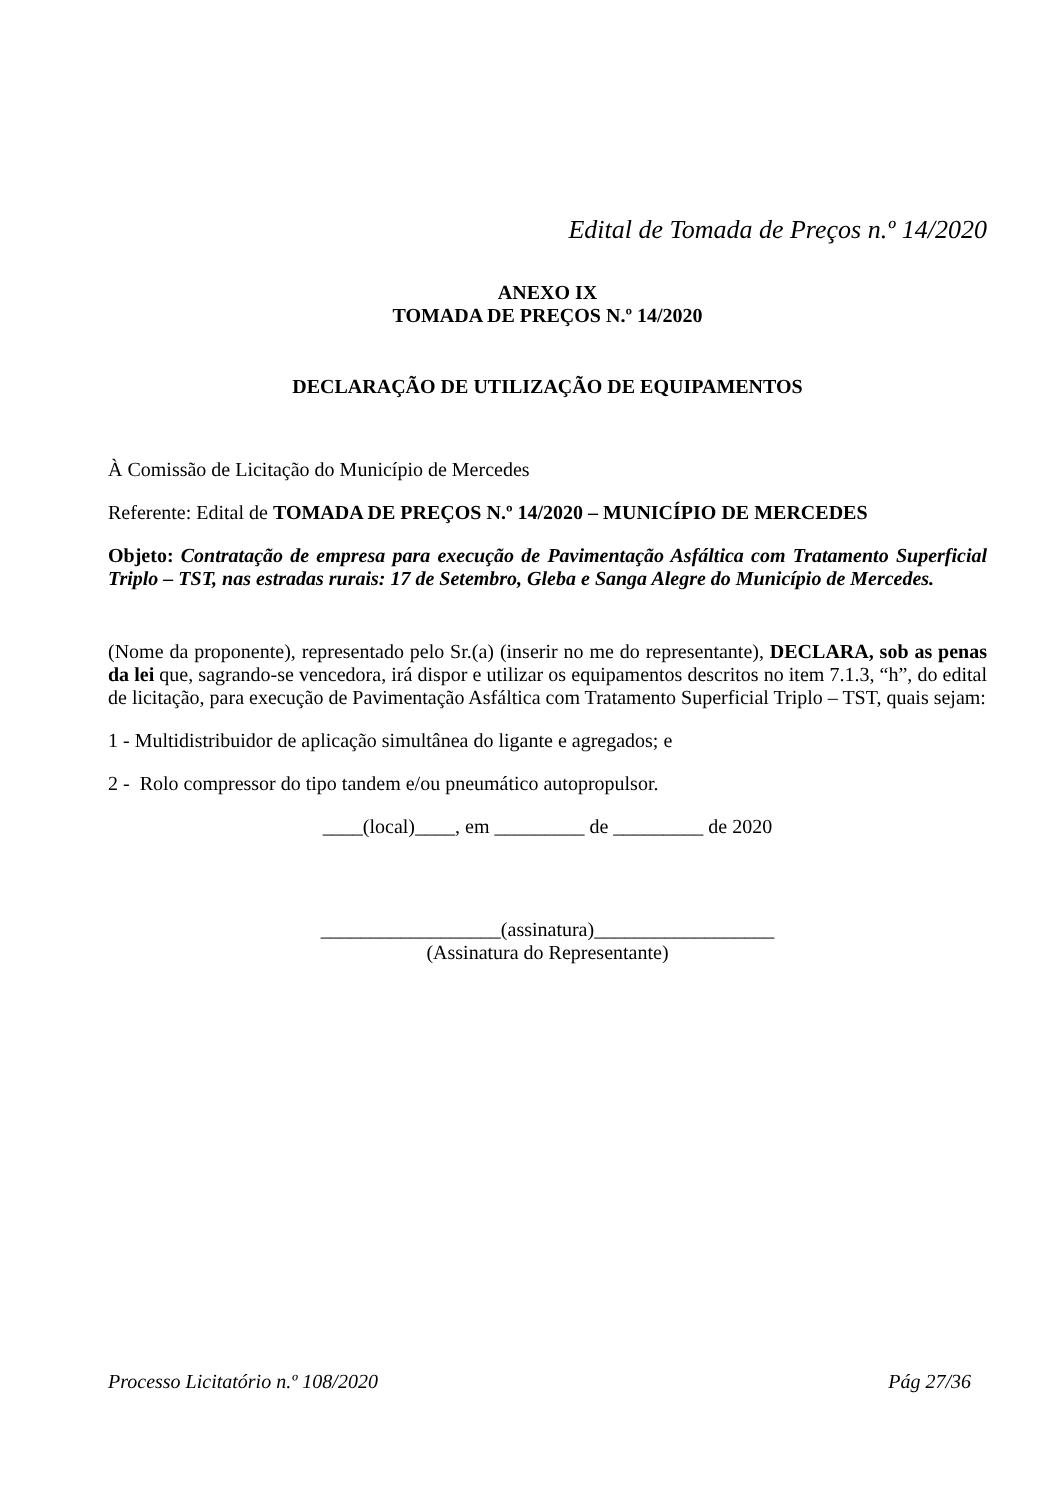Edital de Tomada de Preços n.º 14/2020
ANEXO IX
TOMADA DE PREÇOS N.º 14/2020
DECLARAÇÃO DE UTILIZAÇÃO DE EQUIPAMENTOS
À Comissão de Licitação do Município de Mercedes
Referente: Edital de TOMADA DE PREÇOS N.º 14/2020 – MUNICÍPIO DE MERCEDES
Objeto: Contratação de empresa para execução de Pavimentação Asfáltica com Tratamento Superficial Triplo – TST, nas estradas rurais: 17 de Setembro, Gleba e Sanga Alegre do Município de Mercedes.
(Nome da proponente), representado pelo Sr.(a) (inserir no me do representante), DECLARA, sob as penas da lei que, sagrando-se vencedora, irá dispor e utilizar os equipamentos descritos no item 7.1.3, “h”, do edital de licitação, para execução de Pavimentação Asfáltica com Tratamento Superficial Triplo – TST, quais sejam:
1 - Multidistribuidor de aplicação simultânea do ligante e agregados; e
2 - Rolo compressor do tipo tandem e/ou pneumático autopropulsor.
____(local)____, em _________ de _________ de 2020
__________________(assinatura)__________________
(Assinatura do Representante)
Processo Licitatório n.º 108/2020 Pág 27/36